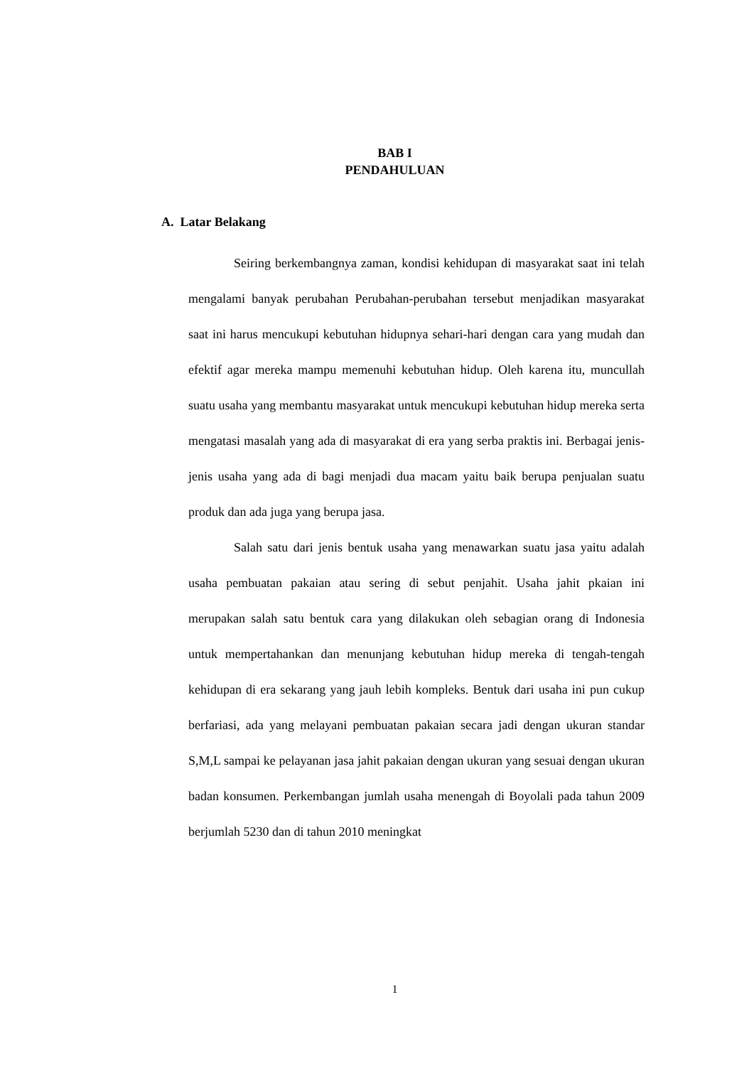BAB I
PENDAHULUAN
A. Latar Belakang
Seiring berkembangnya zaman, kondisi kehidupan di masyarakat saat ini telah mengalami banyak perubahan Perubahan-perubahan tersebut menjadikan masyarakat saat ini harus mencukupi kebutuhan hidupnya sehari-hari dengan cara yang mudah dan efektif agar mereka mampu memenuhi kebutuhan hidup. Oleh karena itu, muncullah suatu usaha yang membantu masyarakat untuk mencukupi kebutuhan hidup mereka serta mengatasi masalah yang ada di masyarakat di era yang serba praktis ini. Berbagai jenis-jenis usaha yang ada di bagi menjadi dua macam yaitu baik berupa penjualan suatu produk dan ada juga yang berupa jasa.
Salah satu dari jenis bentuk usaha yang menawarkan suatu jasa yaitu adalah usaha pembuatan pakaian atau sering di sebut penjahit. Usaha jahit pkaian ini merupakan salah satu bentuk cara yang dilakukan oleh sebagian orang di Indonesia untuk mempertahankan dan menunjang kebutuhan hidup mereka di tengah-tengah kehidupan di era sekarang yang jauh lebih kompleks. Bentuk dari usaha ini pun cukup berfariasi, ada yang melayani pembuatan pakaian secara jadi dengan ukuran standar S,M,L sampai ke pelayanan jasa jahit pakaian dengan ukuran yang sesuai dengan ukuran badan konsumen. Perkembangan jumlah usaha menengah di Boyolali pada tahun 2009 berjumlah 5230 dan di tahun 2010 meningkat
1